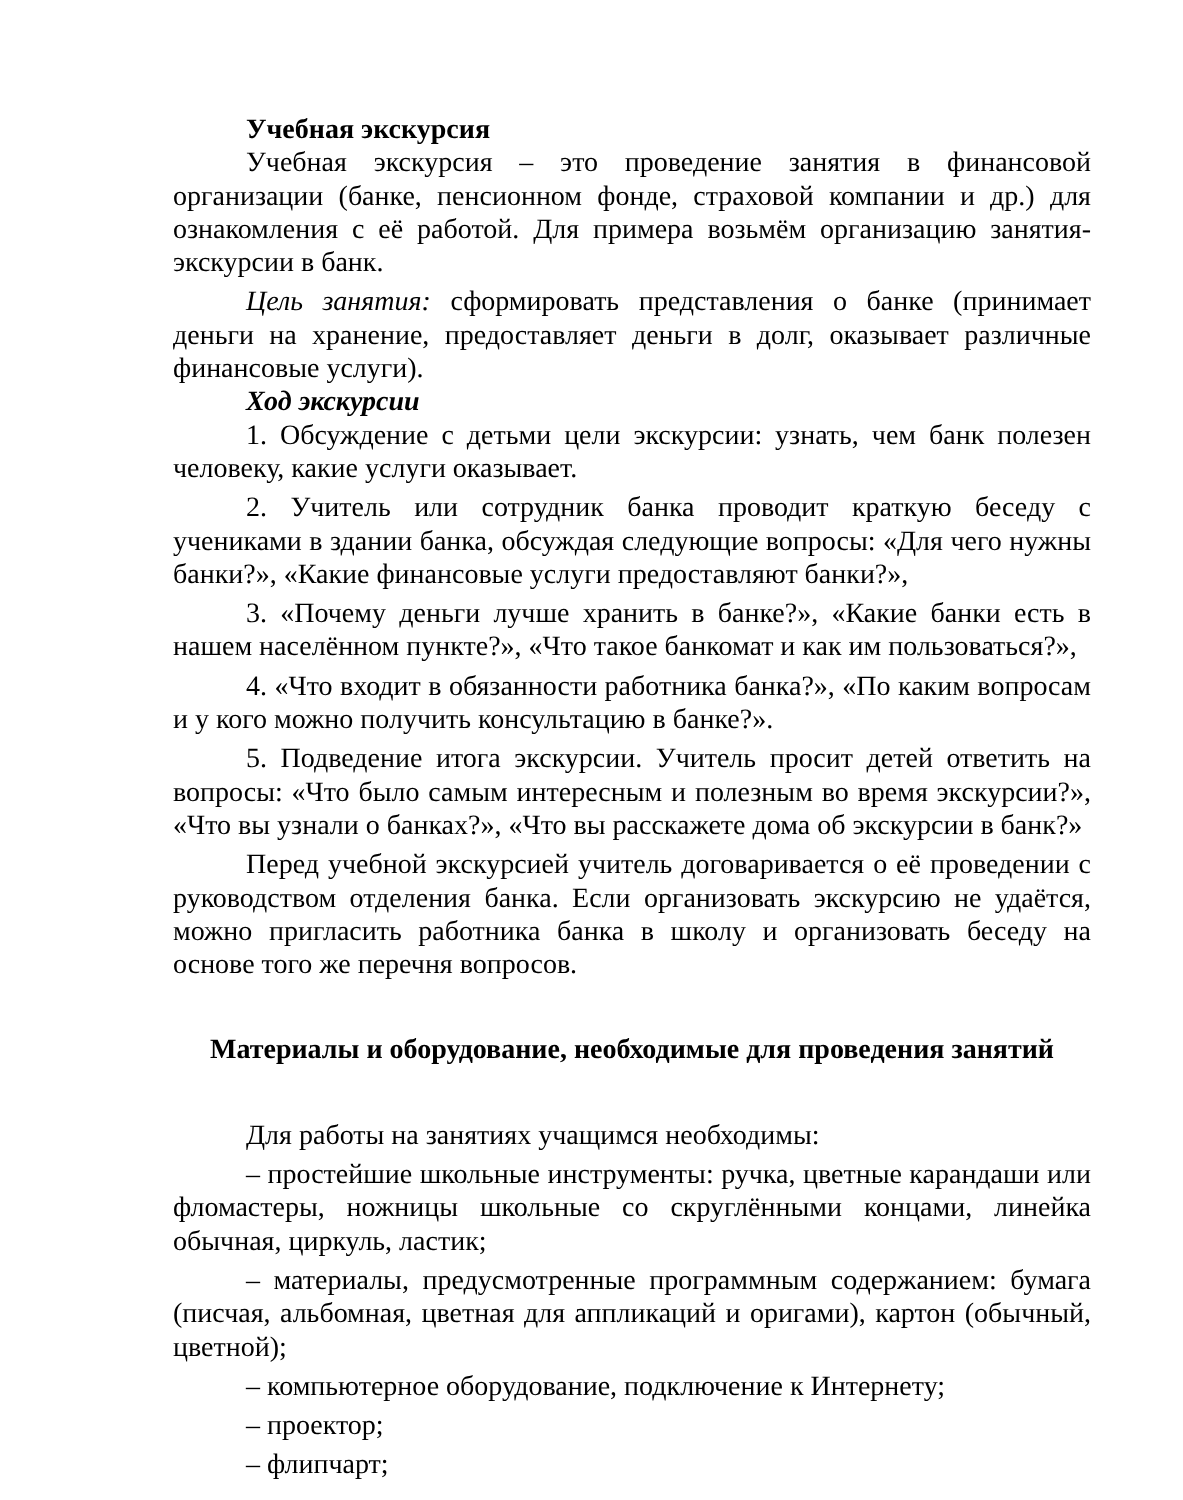Учебная экскурсия
Учебная экскурсия – это проведение занятия в финансовой организации (банке, пенсионном фонде, страховой компании и др.) для ознакомления с её работой. Для примера возьмём организацию занятия-экскурсии в банк.
Цель занятия: сформировать представления о банке (принимает деньги на хранение, предоставляет деньги в долг, оказывает различные финансовые услуги).
Ход экскурсии
1. Обсуждение с детьми цели экскурсии: узнать, чем банк полезен человеку, какие услуги оказывает.
2. Учитель или сотрудник банка проводит краткую беседу с учениками в здании банка, обсуждая следующие вопросы: «Для чего нужны банки?», «Какие финансовые услуги предоставляют банки?»,
3. «Почему деньги лучше хранить в банке?», «Какие банки есть в нашем населённом пункте?», «Что такое банкомат и как им пользоваться?»,
4. «Что входит в обязанности работника банка?», «По каким вопросам и у кого можно получить консультацию в банке?».
5. Подведение итога экскурсии. Учитель просит детей ответить на вопросы: «Что было самым интересным и полезным во время экскурсии?», «Что вы узнали о банках?», «Что вы расскажете дома об экскурсии в банк?»
Перед учебной экскурсией учитель договаривается о её проведении с руководством отделения банка. Если организовать экскурсию не удаётся, можно пригласить работника банка в школу и организовать беседу на основе того же перечня вопросов.
Материалы и оборудование, необходимые для проведения занятий
Для работы на занятиях учащимся необходимы:
– простейшие школьные инструменты: ручка, цветные карандаши или фломастеры, ножницы школьные со скруглёнными концами, линейка обычная, циркуль, ластик;
– материалы, предусмотренные программным содержанием: бумага (писчая, альбомная, цветная для аппликаций и оригами), картон (обычный, цветной);
– компьютерное оборудование, подключение к Интернету;
– проектор;
– флипчарт;